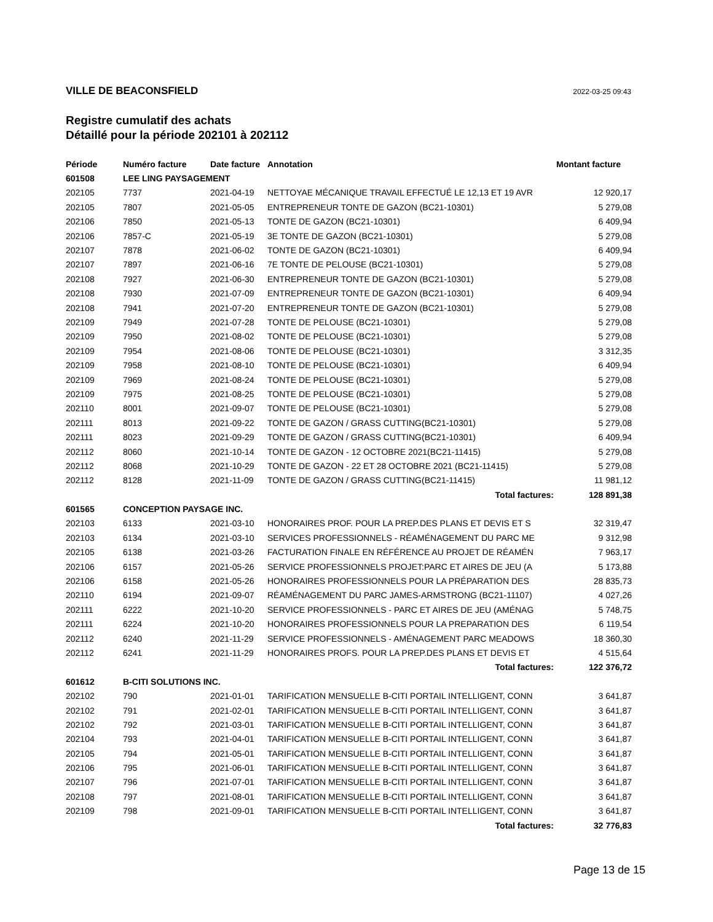VILLE DE BEACONSFIELD 2022-03-25 09:43
Registre cumulatif des achats
Détaillé pour la période 202101 à 202112
| Période | Numéro facture | Date facture | Annotation | Montant facture |
| --- | --- | --- | --- | --- |
| 601508 | LEE LING PAYSAGEMENT | | | |
| 202105 | 7737 | 2021-04-19 | NETTOYAE MÉCANIQUE TRAVAIL EFFECTUÉ LE 12,13 ET 19 AVR | 12 920,17 |
| 202105 | 7807 | 2021-05-05 | ENTREPRENEUR TONTE DE GAZON (BC21-10301) | 5 279,08 |
| 202106 | 7850 | 2021-05-13 | TONTE DE GAZON (BC21-10301) | 6 409,94 |
| 202106 | 7857-C | 2021-05-19 | 3E TONTE DE GAZON (BC21-10301) | 5 279,08 |
| 202107 | 7878 | 2021-06-02 | TONTE DE GAZON (BC21-10301) | 6 409,94 |
| 202107 | 7897 | 2021-06-16 | 7E TONTE DE PELOUSE (BC21-10301) | 5 279,08 |
| 202108 | 7927 | 2021-06-30 | ENTREPRENEUR TONTE DE GAZON (BC21-10301) | 5 279,08 |
| 202108 | 7930 | 2021-07-09 | ENTREPRENEUR TONTE DE GAZON (BC21-10301) | 6 409,94 |
| 202108 | 7941 | 2021-07-20 | ENTREPRENEUR TONTE DE GAZON (BC21-10301) | 5 279,08 |
| 202109 | 7949 | 2021-07-28 | TONTE DE PELOUSE (BC21-10301) | 5 279,08 |
| 202109 | 7950 | 2021-08-02 | TONTE DE PELOUSE (BC21-10301) | 5 279,08 |
| 202109 | 7954 | 2021-08-06 | TONTE DE PELOUSE (BC21-10301) | 3 312,35 |
| 202109 | 7958 | 2021-08-10 | TONTE DE PELOUSE (BC21-10301) | 6 409,94 |
| 202109 | 7969 | 2021-08-24 | TONTE DE PELOUSE (BC21-10301) | 5 279,08 |
| 202109 | 7975 | 2021-08-25 | TONTE DE PELOUSE (BC21-10301) | 5 279,08 |
| 202110 | 8001 | 2021-09-07 | TONTE DE PELOUSE (BC21-10301) | 5 279,08 |
| 202111 | 8013 | 2021-09-22 | TONTE DE GAZON / GRASS CUTTING(BC21-10301) | 5 279,08 |
| 202111 | 8023 | 2021-09-29 | TONTE DE GAZON / GRASS CUTTING(BC21-10301) | 6 409,94 |
| 202112 | 8060 | 2021-10-14 | TONTE DE GAZON - 12 OCTOBRE 2021(BC21-11415) | 5 279,08 |
| 202112 | 8068 | 2021-10-29 | TONTE DE GAZON - 22 ET 28 OCTOBRE 2021 (BC21-11415) | 5 279,08 |
| 202112 | 8128 | 2021-11-09 | TONTE DE GAZON / GRASS CUTTING(BC21-11415) | 11 981,12 |
| Total factures: | | | | 128 891,38 |
| 601565 | CONCEPTION PAYSAGE INC. | | | |
| 202103 | 6133 | 2021-03-10 | HONORAIRES PROF. POUR LA PREP.DES PLANS ET DEVIS ET S | 32 319,47 |
| 202103 | 6134 | 2021-03-10 | SERVICES PROFESSIONNELS - RÉAMÉNAGEMENT DU PARC ME | 9 312,98 |
| 202105 | 6138 | 2021-03-26 | FACTURATION FINALE EN RÉFÉRENCE AU PROJET DE RÉAMÉN | 7 963,17 |
| 202106 | 6157 | 2021-05-26 | SERVICE PROFESSIONNELS PROJET:PARC ET AIRES DE JEU (A | 5 173,88 |
| 202106 | 6158 | 2021-05-26 | HONORAIRES PROFESSIONNELS POUR LA PRÉPARATION DES | 28 835,73 |
| 202110 | 6194 | 2021-09-07 | RÉAMÉNAGEMENT DU PARC JAMES-ARMSTRONG (BC21-11107) | 4 027,26 |
| 202111 | 6222 | 2021-10-20 | SERVICE PROFESSIONNELS - PARC ET AIRES DE JEU (AMÉNAG | 5 748,75 |
| 202111 | 6224 | 2021-10-20 | HONORAIRES PROFESSIONNELS POUR LA PREPARATION DES | 6 119,54 |
| 202112 | 6240 | 2021-11-29 | SERVICE PROFESSIONNELS - AMÉNAGEMENT PARC MEADOWS | 18 360,30 |
| 202112 | 6241 | 2021-11-29 | HONORAIRES PROFS. POUR LA PREP.DES PLANS ET DEVIS ET | 4 515,64 |
| Total factures: | | | | 122 376,72 |
| 601612 | B-CITI SOLUTIONS INC. | | | |
| 202102 | 790 | 2021-01-01 | TARIFICATION MENSUELLE B-CITI PORTAIL INTELLIGENT, CONN | 3 641,87 |
| 202102 | 791 | 2021-02-01 | TARIFICATION MENSUELLE B-CITI PORTAIL INTELLIGENT, CONN | 3 641,87 |
| 202102 | 792 | 2021-03-01 | TARIFICATION MENSUELLE B-CITI PORTAIL INTELLIGENT, CONN | 3 641,87 |
| 202104 | 793 | 2021-04-01 | TARIFICATION MENSUELLE B-CITI PORTAIL INTELLIGENT, CONN | 3 641,87 |
| 202105 | 794 | 2021-05-01 | TARIFICATION MENSUELLE B-CITI PORTAIL INTELLIGENT, CONN | 3 641,87 |
| 202106 | 795 | 2021-06-01 | TARIFICATION MENSUELLE B-CITI PORTAIL INTELLIGENT, CONN | 3 641,87 |
| 202107 | 796 | 2021-07-01 | TARIFICATION MENSUELLE B-CITI PORTAIL INTELLIGENT, CONN | 3 641,87 |
| 202108 | 797 | 2021-08-01 | TARIFICATION MENSUELLE B-CITI PORTAIL INTELLIGENT, CONN | 3 641,87 |
| 202109 | 798 | 2021-09-01 | TARIFICATION MENSUELLE B-CITI PORTAIL INTELLIGENT, CONN | 3 641,87 |
| Total factures: | | | | 32 776,83 |
Page 13 de 15